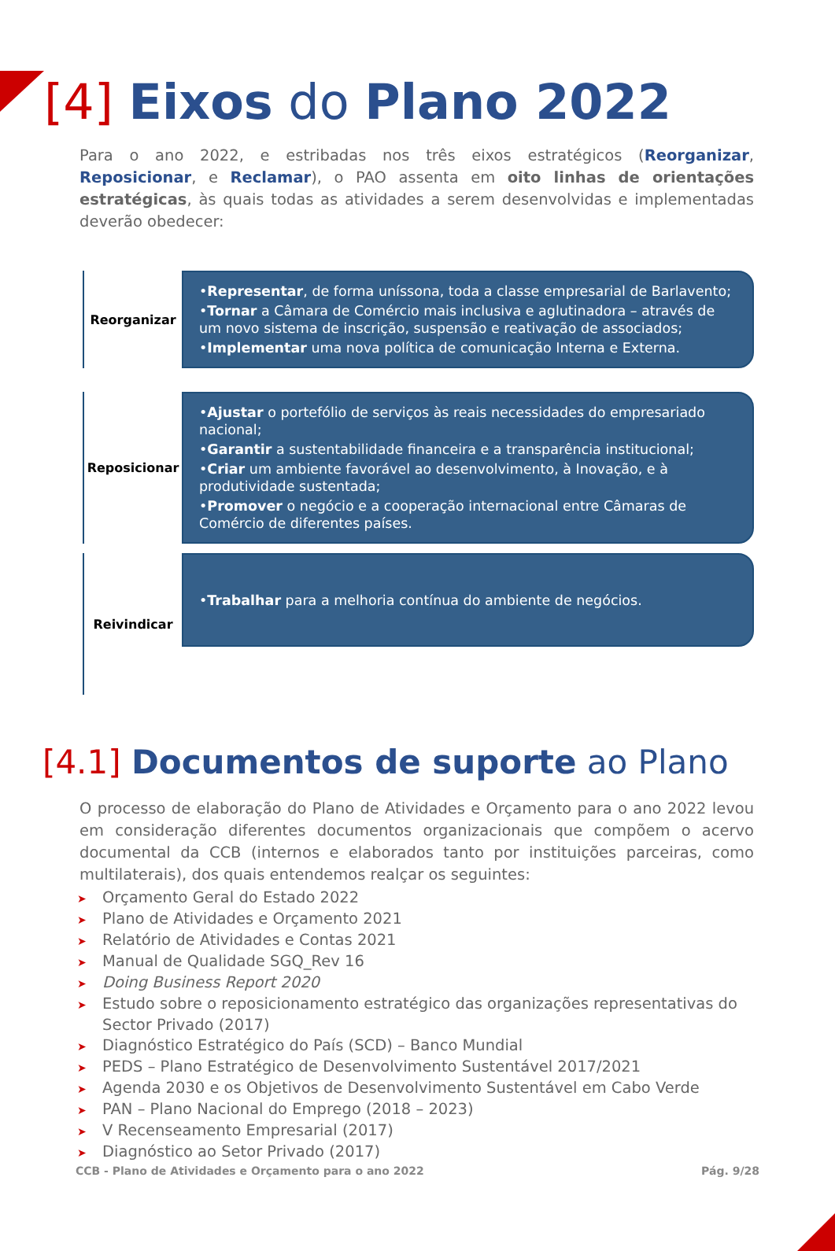[4] Eixos do Plano 2022
Para o ano 2022, e estribadas nos três eixos estratégicos (Reorganizar, Reposicionar, e Reclamar), o PAO assenta em oito linhas de orientações estratégicas, às quais todas as atividades a serem desenvolvidas e implementadas deverão obedecer:
Reorganizar
•Representar, de forma uníssona, toda a classe empresarial de Barlavento;
•Tornar a Câmara de Comércio mais inclusiva e aglutinadora – através de um novo sistema de inscrição, suspensão e reativação de associados;
•Implementar uma nova política de comunicação Interna e Externa.
Reposicionar
•Ajustar o portefólio de serviços às reais necessidades do empresariado nacional;
•Garantir a sustentabilidade financeira e a transparência institucional;
•Criar um ambiente favorável ao desenvolvimento, à Inovação, e à produtividade sustentada;
•Promover o negócio e a cooperação internacional entre Câmaras de Comércio de diferentes países.
Reivindicar
• Trabalhar para a melhoria contínua do ambiente de negócios.
[4.1] Documentos de suporte ao Plano
O processo de elaboração do Plano de Atividades e Orçamento para o ano 2022 levou em consideração diferentes documentos organizacionais que compõem o acervo documental da CCB (internos e elaborados tanto por instituições parceiras, como multilaterais), dos quais entendemos realçar os seguintes:
Orçamento Geral do Estado 2022
Plano de Atividades e Orçamento 2021
Relatório de Atividades e Contas 2021
Manual de Qualidade SGQ_Rev 16
Doing Business Report 2020
Estudo sobre o reposicionamento estratégico das organizações representativas do Sector Privado (2017)
Diagnóstico Estratégico do País (SCD) – Banco Mundial
PEDS – Plano Estratégico de Desenvolvimento Sustentável 2017/2021
Agenda 2030 e os Objetivos de Desenvolvimento Sustentável em Cabo Verde
PAN – Plano Nacional do Emprego (2018 – 2023)
V Recenseamento Empresarial (2017)
Diagnóstico ao Setor Privado (2017)
CCB - Plano de Atividades e Orçamento para o ano 2022 Pág. 9/28